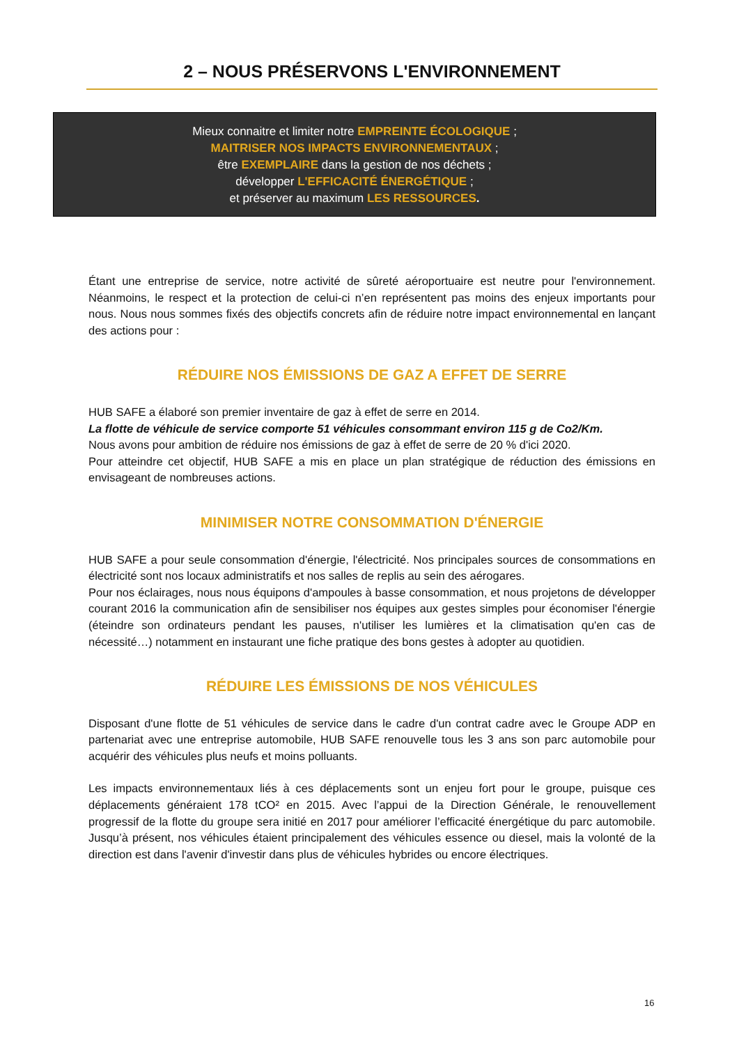2 – NOUS PRÉSERVONS L'ENVIRONNEMENT
Mieux connaitre et limiter notre EMPREINTE ÉCOLOGIQUE ;
MAITRISER NOS IMPACTS ENVIRONNEMENTAUX ;
être EXEMPLAIRE dans la gestion de nos déchets ;
développer L'EFFICACITÉ ÉNERGÉTIQUE ;
et préserver au maximum LES RESSOURCES.
Étant une entreprise de service, notre activité de sûreté aéroportuaire est neutre pour l'environnement. Néanmoins, le respect et la protection de celui-ci n’en représentent pas moins des enjeux importants pour nous. Nous nous sommes fixés des objectifs concrets afin de réduire notre impact environnemental en lançant des actions pour :
RÉDUIRE NOS ÉMISSIONS DE GAZ A EFFET DE SERRE
HUB SAFE a élaboré son premier inventaire de gaz à effet de serre en 2014.
La flotte de véhicule de service comporte 51 véhicules consommant environ 115 g de Co2/Km.
Nous avons pour ambition de réduire nos émissions de gaz à effet de serre de 20 % d'ici 2020.
Pour atteindre cet objectif, HUB SAFE a mis en place un plan stratégique de réduction des émissions en envisageant de nombreuses actions.
MINIMISER NOTRE CONSOMMATION D'ÉNERGIE
HUB SAFE a pour seule consommation d'énergie, l'électricité. Nos principales sources de consommations en électricité sont nos locaux administratifs et nos salles de replis au sein des aérogares.
Pour nos éclairages, nous nous équipons d'ampoules à basse consommation, et nous projetons de développer courant 2016 la communication afin de sensibiliser nos équipes aux gestes simples pour économiser l'énergie (éteindre son ordinateurs pendant les pauses, n'utiliser les lumières et la climatisation qu'en cas de nécessité…) notamment en instaurant une fiche pratique des bons gestes à adopter au quotidien.
RÉDUIRE LES ÉMISSIONS DE NOS VÉHICULES
Disposant d'une flotte de 51 véhicules de service dans le cadre d'un contrat cadre avec le Groupe ADP en partenariat avec une entreprise automobile, HUB SAFE renouvelle tous les 3 ans son parc automobile pour acquérir des véhicules plus neufs et moins polluants.
Les impacts environnementaux liés à ces déplacements sont un enjeu fort pour le groupe, puisque ces déplacements généraient 178 tCO² en 2015. Avec l’appui de la Direction Générale, le renouvellement progressif de la flotte du groupe sera initié en 2017 pour améliorer l’efficacité énergétique du parc automobile. Jusqu’à présent, nos véhicules étaient principalement des véhicules essence ou diesel, mais la volonté de la direction est dans l'avenir d'investir dans plus de véhicules hybrides ou encore électriques.
16